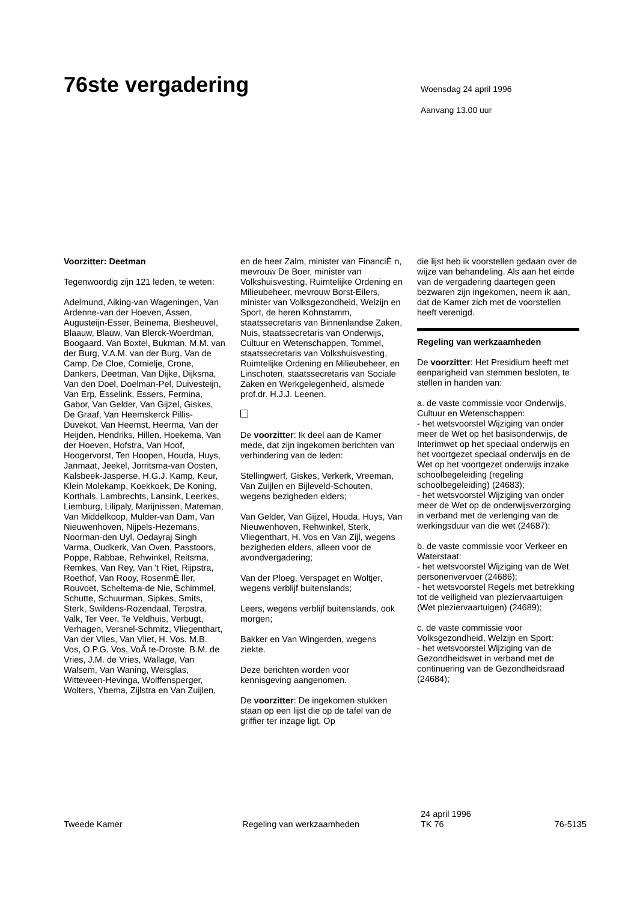76ste vergadering
Woensdag 24 april 1996
Aanvang 13.00 uur
Voorzitter: Deetman
Tegenwoordig zijn 121 leden, te weten:
Adelmund, Aiking-van Wageningen, Van Ardenne-van der Hoeven, Assen, Augusteijn-Esser, Beinema, Biesheuvel, Blaauw, Blauw, Van Blerck-Woerdman, Boogaard, Van Boxtel, Bukman, M.M. van der Burg, V.A.M. van der Burg, Van de Camp, De Cloe, Cornielje, Crone, Dankers, Deetman, Van Dijke, Dijksma, Van den Doel, Doelman-Pel, Duivesteijn, Van Erp, Esselink, Essers, Fermina, Gabor, Van Gelder, Van Gijzel, Giskes, De Graaf, Van Heemskerck Pillis-Duvekot, Van Heemst, Heerma, Van der Heijden, Hendriks, Hillen, Hoekema, Van der Hoeven, Hofstra, Van Hoof, Hoogervorst, Ten Hoopen, Houda, Huys, Janmaat, Jeekel, Jorritsma-van Oosten, Kalsbeek-Jasperse, H.G.J. Kamp, Keur, Klein Molekamp, Koekkoek, De Koning, Korthals, Lambrechts, Lansink, Leerkes, Liemburg, Lilipaly, Marijnissen, Mateman, Van Middelkoop, Mulder-van Dam, Van Nieuwenhoven, Nijpels-Hezemans, Noorman-den Uyl, Oedayraj Singh Varma, Oudkerk, Van Oven, Passtoors, Poppe, Rabbae, Rehwinkel, Reitsma, Remkes, Van Rey, Van 't Riet, Rijpstra, Roethof, Van Rooy, RosenmÈ ller, Rouvoet, Scheltema-de Nie, Schimmel, Schutte, Schuurman, Sipkes, Smits, Sterk, Swildens-Rozendaal, Terpstra, Valk, Ter Veer, Te Veldhuis, Verbugt, Verhagen, Versnel-Schmitz, Vliegenthart, Van der Vlies, Van Vliet, H. Vos, M.B. Vos, O.P.G. Vos, VoÂ te-Droste, B.M. de Vries, J.M. de Vries, Wallage, Van Walsem, Van Waning, Weisglas, Witteveen-Hevinga, Wolffensperger, Wolters, Ybema, Zijlstra en Van Zuijlen,
en de heer Zalm, minister van FinanciÈ n, mevrouw De Boer, minister van Volkshuisvesting, Ruimtelijke Ordening en Milieubeheer, mevrouw Borst-Eilers, minister van Volksgezondheid, Welzijn en Sport, de heren Kohnstamm, staatssecretaris van Binnenlandse Zaken, Nuis, staatssecretaris van Onderwijs, Cultuur en Wetenschappen, Tommel, staatssecretaris van Volkshuisvesting, Ruimtelijke Ordening en Milieubeheer, en Linschoten, staatssecretaris van Sociale Zaken en Werkgelegenheid, alsmede prof.dr. H.J.J. Leenen.
De voorzitter: Ik deel aan de Kamer mede, dat zijn ingekomen berichten van verhindering van de leden:
Stellingwerf, Giskes, Verkerk, Vreeman, Van Zuijlen en Bijleveld-Schouten, wegens bezigheden elders;
Van Gelder, Van Gijzel, Houda, Huys, Van Nieuwenhoven, Rehwinkel, Sterk, Vliegenthart, H. Vos en Van Zijl, wegens bezigheden elders, alleen voor de avondvergadering;
Van der Ploeg, Verspaget en Woltjer, wegens verblijf buitenslands;
Leers, wegens verblijf buitenslands, ook morgen;
Bakker en Van Wingerden, wegens ziekte.
Deze berichten worden voor kennisgeving aangenomen.
De voorzitter: De ingekomen stukken staan op een lijst die op de tafel van de griffier ter inzage ligt. Op
die lijst heb ik voorstellen gedaan over de wijze van behandeling. Als aan het einde van de vergadering daartegen geen bezwaren zijn ingekomen, neem ik aan, dat de Kamer zich met de voorstellen heeft verenigd.
Regeling van werkzaamheden
De voorzitter: Het Presidium heeft met eenparigheid van stemmen besloten, te stellen in handen van:
a. de vaste commissie voor Onderwijs, Cultuur en Wetenschappen:
- het wetsvoorstel Wijziging van onder meer de Wet op het basisonderwijs, de Interimwet op het speciaal onderwijs en het voortgezet speciaal onderwijs en de Wet op het voortgezet onderwijs inzake schoolbegeleiding (regeling schoolbegeleiding) (24683);
- het wetsvoorstel Wijziging van onder meer de Wet op de onderwijsverzorging in verband met de verlenging van de werkingsduur van die wet (24687);
b. de vaste commissie voor Verkeer en Waterstaat:
- het wetsvoorstel Wijziging van de Wet personenvervoer (24686);
- het wetsvoorstel Regels met betrekking tot de veiligheid van pleziervaartuigen (Wet pleziervaartuigen) (24689);
c. de vaste commissie voor Volksgezondheid, Welzijn en Sport:
- het wetsvoorstel Wijziging van de Gezondheidswet in verband met de continuering van de Gezondheidsraad (24684);
Tweede Kamer
Regeling van werkzaamheden
24 april 1996
TK 76
76-5135